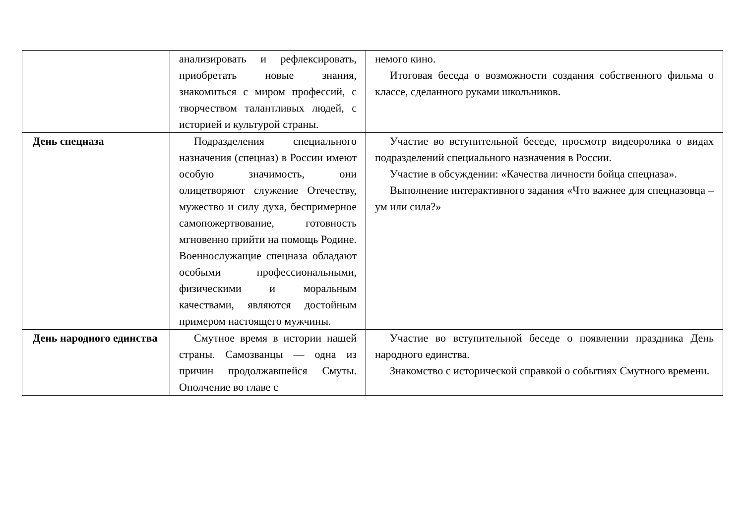| | анализировать и рефлексировать, приобретать новые знания, знакомиться с миром профессий, с творчеством талантливых людей, с историей и культурой страны. | немого кино. Итоговая беседа о возможности создания собственного фильма о классе, сделанного руками школьников. |
| День спецназа | Подразделения специального назначения (спецназ) в России имеют особую значимость, они олицетворяют служение Отечеству, мужество и силу духа, беспримерное самопожертвование, готовность мгновенно прийти на помощь Родине. Военнослужащие спецназа обладают особыми профессиональными, физическими и моральным качествами, являются достойным примером настоящего мужчины. | Участие во вступительной беседе, просмотр видеоролика о видах подразделений специального назначения в России. Участие в обсуждении: «Качества личности бойца спецназа». Выполнение интерактивного задания «Что важнее для спецназовца – ум или сила?» |
| День народного единства | Смутное время в истории нашей страны. Самозванцы — одна из причин продолжавшейся Смуты. Ополчение во главе с | Участие во вступительной беседе о появлении праздника День народного единства. Знакомство с исторической справкой о событиях Смутного времени. |